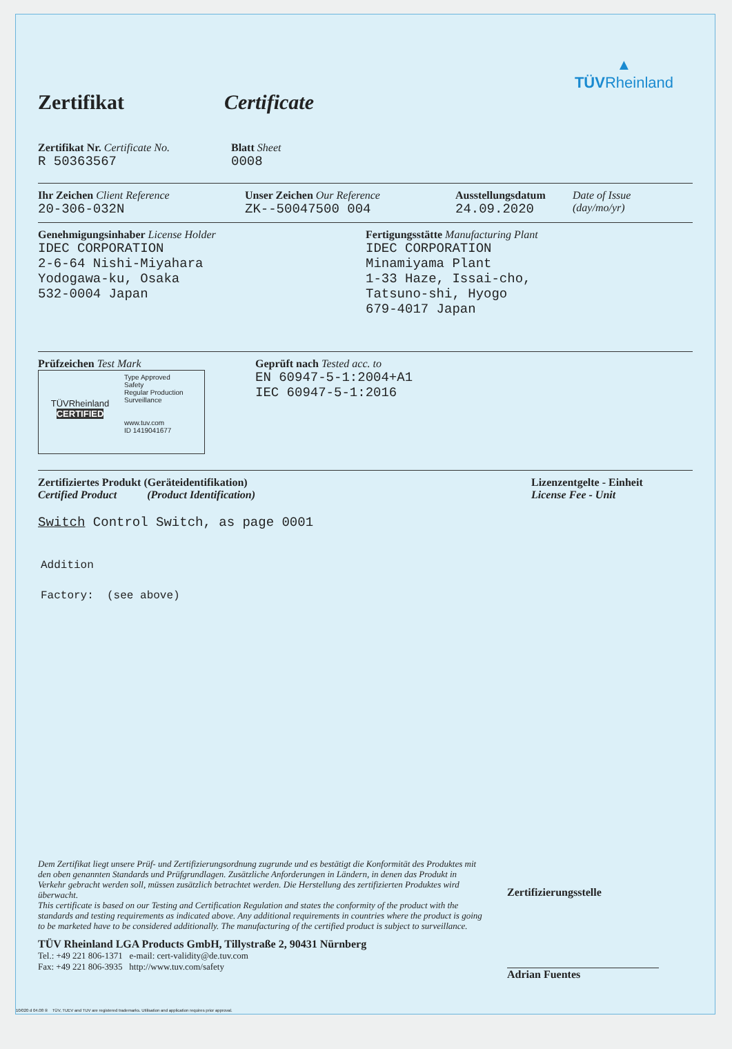▲
TÜVRheinland
Zertifikat Certificate
Zertifikat Nr. Certificate No.
R 50363567
Blatt Sheet
0008
Ihr Zeichen Client Reference
20-306-032N
Unser Zeichen Our Reference
ZK--50047500 004
Ausstellungsdatum
24.09.2020
Date of Issue
(day/mo/yr)
Genehmigungsinhaber License Holder
IDEC CORPORATION
2-6-64 Nishi-Miyahara
Yodogawa-ku, Osaka
532-0004 Japan
Fertigungsstätte Manufacturing Plant
IDEC CORPORATION
Minamiyama Plant
1-33 Haze, Issai-cho,
Tatsuno-shi, Hyogo
679-4017 Japan
Prüfzeichen Test Mark
TÜVRheinland
CERTIFIED
Type Approved
Safety
Regular Production
Surveillance
www.tuv.com
ID 1419041677
Geprüft nach Tested acc. to
EN 60947-5-1:2004+A1
IEC 60947-5-1:2016
Zertifiziertes Produkt (Geräteidentifikation)
Certified Product (Product Identification)
Lizenzentgelte - Einheit
License Fee - Unit
Switch Control Switch, as page 0001
Addition
Factory: (see above)
Dem Zertifikat liegt unsere Prüf- und Zertifizierungsordnung zugrunde und es bestätigt die Konformität des Produktes mit den oben genannten Standards und Prüfgrundlagen. Zusätzliche Anforderungen in Ländern, in denen das Produkt in Verkehr gebracht werden soll, müssen zusätzlich betrachtet werden. Die Herstellung des zertifizierten Produktes wird überwacht.
This certificate is based on our Testing and Certification Regulation and states the conformity of the product with the standards and testing requirements as indicated above. Any additional requirements in countries where the product is going to be marketed have to be considered additionally. The manufacturing of the certified product is subject to surveillance.
TÜV Rheinland LGA Products GmbH, Tillystraße 2, 90431 Nürnberg
Tel.: +49 221 806-1371 e-mail: cert-validity@de.tuv.com
Fax: +49 221 806-3935 http://www.tuv.com/safety
Zertifizierungsstelle
Adrian Fuentes
10/020 d 04.08 ® TÜV, TUEV and TUV are registered trademarks. Utilisation and application requires prior approval.